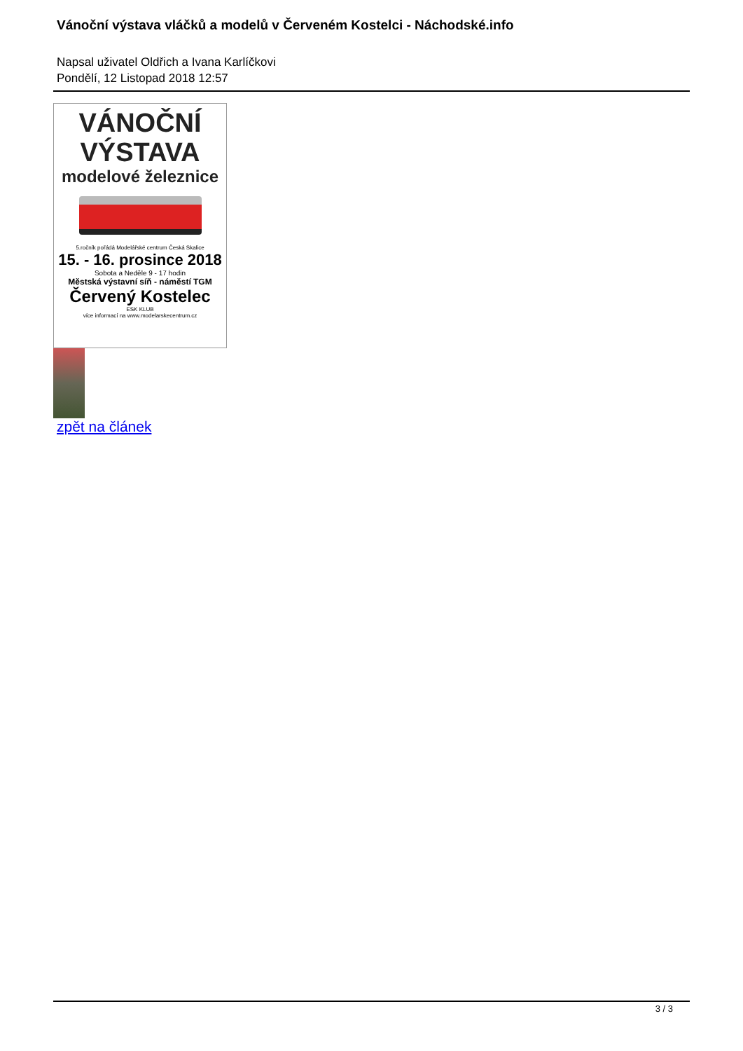Vánoční výstava vláčků a modelů v Červeném Kostelci - Náchodské.info
Napsal uživatel Oldřich a Ivana Karlíčkovi
Pondělí, 12 Listopad 2018 12:57
VÁNOČNÍ
VÝSTAVA
modelové železnice
5.ročník pořádá Modelářské centrum Česká Skalice
15. - 16. prosince 2018
Sobota a Neděle 9 - 17 hodin
Městská výstavní síň - náměstí TGM
Červený Kostelec
ESK KLUB
více informací na www.modelarskecentrum.cz
zpět na článek
3 / 3